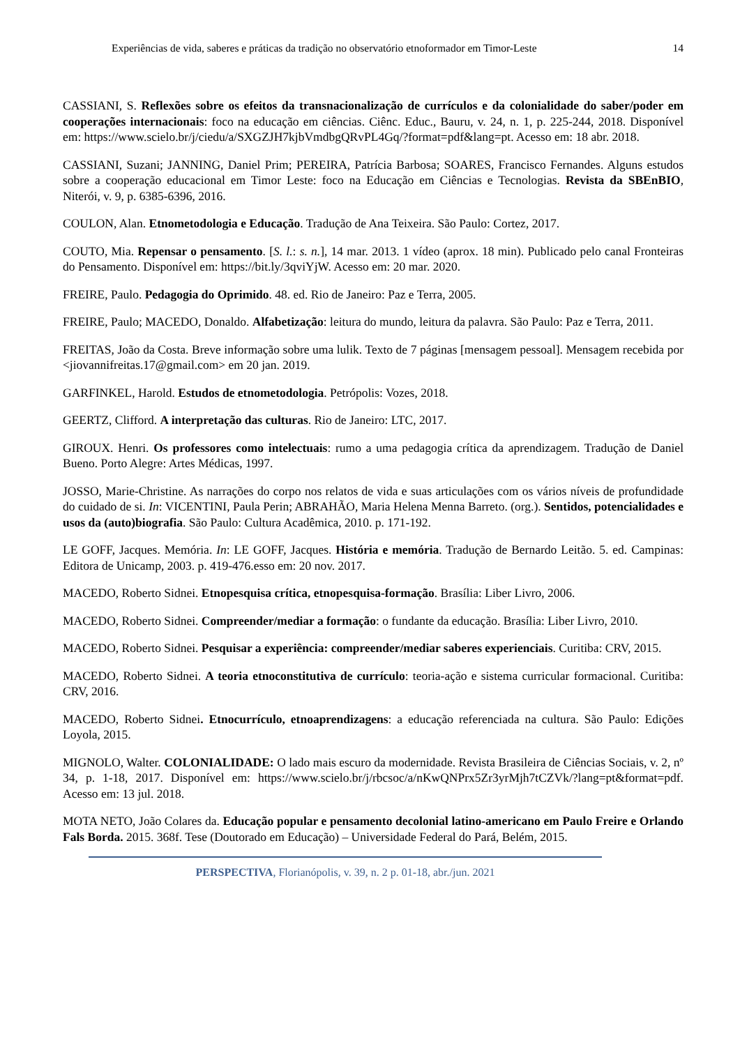Experiências de vida, saberes e práticas da tradição no observatório etnoformador em Timor-Leste 14
CASSIANI, S. Reflexões sobre os efeitos da transnacionalização de currículos e da colonialidade do saber/poder em cooperações internacionais: foco na educação em ciências. Ciênc. Educ., Bauru, v. 24, n. 1, p. 225-244, 2018. Disponível em: https://www.scielo.br/j/ciedu/a/SXGZJH7kjbVmdbgQRvPL4Gq/?format=pdf&lang=pt. Acesso em: 18 abr. 2018.
CASSIANI, Suzani; JANNING, Daniel Prim; PEREIRA, Patrícia Barbosa; SOARES, Francisco Fernandes. Alguns estudos sobre a cooperação educacional em Timor Leste: foco na Educação em Ciências e Tecnologias. Revista da SBEnBIO, Niterói, v. 9, p. 6385-6396, 2016.
COULON, Alan. Etnometodologia e Educação. Tradução de Ana Teixeira. São Paulo: Cortez, 2017.
COUTO, Mia. Repensar o pensamento. [S. l.: s. n.], 14 mar. 2013. 1 vídeo (aprox. 18 min). Publicado pelo canal Fronteiras do Pensamento. Disponível em: https://bit.ly/3qviYjW. Acesso em: 20 mar. 2020.
FREIRE, Paulo. Pedagogia do Oprimido. 48. ed. Rio de Janeiro: Paz e Terra, 2005.
FREIRE, Paulo; MACEDO, Donaldo. Alfabetização: leitura do mundo, leitura da palavra. São Paulo: Paz e Terra, 2011.
FREITAS, João da Costa. Breve informação sobre uma lulik. Texto de 7 páginas [mensagem pessoal]. Mensagem recebida por <jiovannifreitas.17@gmail.com> em 20 jan. 2019.
GARFINKEL, Harold. Estudos de etnometodologia. Petrópolis: Vozes, 2018.
GEERTZ, Clifford. A interpretação das culturas. Rio de Janeiro: LTC, 2017.
GIROUX. Henri. Os professores como intelectuais: rumo a uma pedagogia crítica da aprendizagem. Tradução de Daniel Bueno. Porto Alegre: Artes Médicas, 1997.
JOSSO, Marie-Christine. As narrações do corpo nos relatos de vida e suas articulações com os vários níveis de profundidade do cuidado de si. In: VICENTINI, Paula Perin; ABRAHÃO, Maria Helena Menna Barreto. (org.). Sentidos, potencialidades e usos da (auto)biografia. São Paulo: Cultura Acadêmica, 2010. p. 171-192.
LE GOFF, Jacques. Memória. In: LE GOFF, Jacques. História e memória. Tradução de Bernardo Leitão. 5. ed. Campinas: Editora de Unicamp, 2003. p. 419-476.esso em: 20 nov. 2017.
MACEDO, Roberto Sidnei. Etnopesquisa crítica, etnopesquisa-formação. Brasília: Liber Livro, 2006.
MACEDO, Roberto Sidnei. Compreender/mediar a formação: o fundante da educação. Brasília: Liber Livro, 2010.
MACEDO, Roberto Sidnei. Pesquisar a experiência: compreender/mediar saberes experienciais. Curitiba: CRV, 2015.
MACEDO, Roberto Sidnei. A teoria etnoconstitutiva de currículo: teoria-ação e sistema curricular formacional. Curitiba: CRV, 2016.
MACEDO, Roberto Sidnei. Etnocurrículo, etnoaprendizagens: a educação referenciada na cultura. São Paulo: Edições Loyola, 2015.
MIGNOLO, Walter. COLONIALIDADE: O lado mais escuro da modernidade. Revista Brasileira de Ciências Sociais, v. 2, nº 34, p. 1-18, 2017. Disponível em: https://www.scielo.br/j/rbcsoc/a/nKwQNPrx5Zr3yrMjh7tCZVk/?lang=pt&format=pdf. Acesso em: 13 jul. 2018.
MOTA NETO, João Colares da. Educação popular e pensamento decolonial latino-americano em Paulo Freire e Orlando Fals Borda. 2015. 368f. Tese (Doutorado em Educação) – Universidade Federal do Pará, Belém, 2015.
PERSPECTIVA, Florianópolis, v. 39, n. 2 p. 01-18, abr./jun. 2021